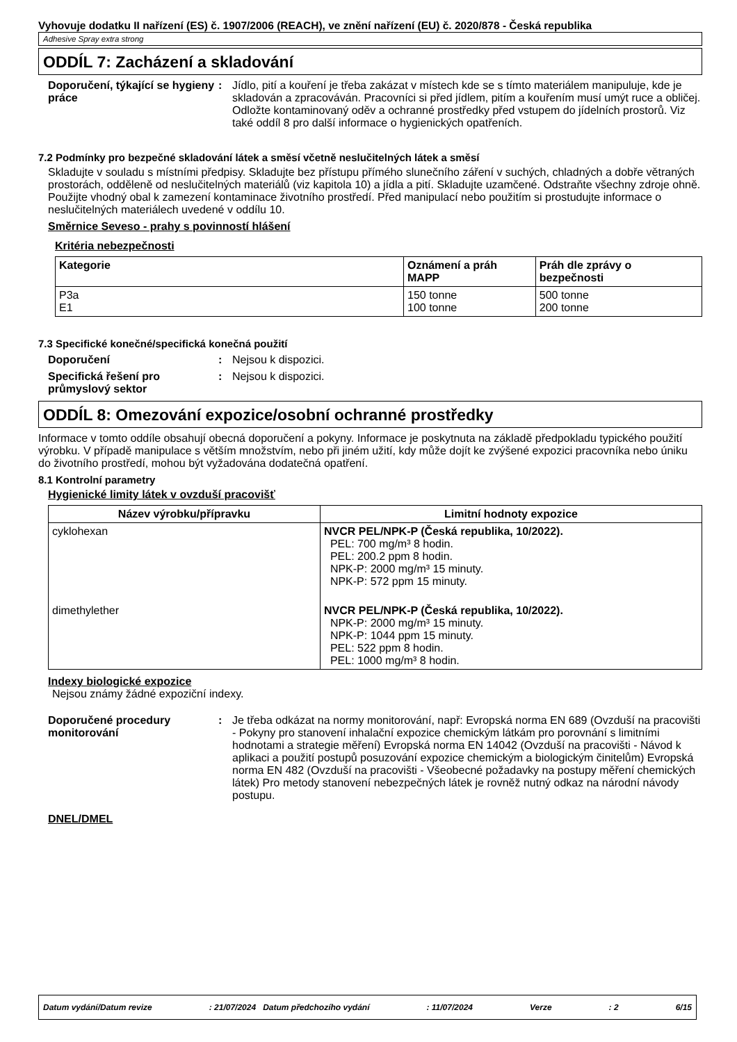Vyhovuje dodatku II nařízení (ES) č. 1907/2006 (REACH), ve znění nařízení (EU) č. 2020/878 - Česká republika
Adhesive Spray extra strong
ODDÍL 7: Zacházení a skladování
Doporučení, týkající se hygieny práce
: Jídlo, pití a kouření je třeba zakázat v místech kde se s tímto materiálem manipuluje, kde je skladován a zpracováván. Pracovníci si před jídlem, pitím a kouřením musí umýt ruce a obličej. Odložte kontaminovaný oděv a ochranné prostředky před vstupem do jídelních prostorů. Viz také oddíl 8 pro další informace o hygienických opatřeních.
7.2 Podmínky pro bezpečné skladování látek a směsí včetně neslučitelných látek a směsí
Skladujte v souladu s místními předpisy. Skladujte bez přístupu přímého slunečního záření v suchých, chladných a dobře větraných prostorách, odděleně od neslučitelných materiálů (viz kapitola 10) a jídla a pití. Skladujte uzamčené. Odstraňte všechny zdroje ohně. Použijte vhodný obal k zamezení kontaminace životního prostředí. Před manipulací nebo použitím si prostudujte informace o neslučitelných materiálech uvedené v oddílu 10.
Směrnice Seveso - prahy s povinností hlášení
Kritéria nebezpečnosti
| Kategorie | Oznámení a práh MAPP | Práh dle zprávy o bezpečnosti |
| --- | --- | --- |
| P3a E1 | 150 tonne 100 tonne | 500 tonne 200 tonne |
7.3 Specifické konečné/specifická konečná použití
Doporučení : Nejsou k dispozici.
Specifická řešení pro průmyslový sektor
: Nejsou k dispozici.
ODDÍL 8: Omezování expozice/osobní ochranné prostředky
Informace v tomto oddíle obsahují obecná doporučení a pokyny. Informace je poskytnuta na základě předpokladu typického použití výrobku. V případě manipulace s větším množstvím, nebo při jiném užití, kdy může dojít ke zvýšené expozici pracovníka nebo úniku do životního prostředí, mohou být vyžadována dodatečná opatření.
8.1 Kontrolní parametry
Hygienické limity látek v ovzduší pracovišť
| Název výrobku/přípravku | Limitní hodnoty expozice |
| --- | --- |
| cyklohexan | NVCR PEL/NPK-P (Česká republika, 10/2022). PEL: 700 mg/m³ 8 hodin. PEL: 200.2 ppm 8 hodin. NPK-P: 2000 mg/m³ 15 minuty. NPK-P: 572 ppm 15 minuty. |
| dimethylether | NVCR PEL/NPK-P (Česká republika, 10/2022). NPK-P: 2000 mg/m³ 15 minuty. NPK-P: 1044 ppm 15 minuty. PEL: 522 ppm 8 hodin. PEL: 1000 mg/m³ 8 hodin. |
Indexy biologické expozice
Nejsou známy žádné expoziční indexy.
Doporučené procedury monitorování
: Je třeba odkázat na normy monitorování, např: Evropská norma EN 689 (Ovzduší na pracovišti - Pokyny pro stanovení inhalační expozice chemickým látkám pro porovnání s limitními hodnotami a strategie měření) Evropská norma EN 14042 (Ovzduší na pracovišti - Návod k aplikaci a použití postupů posuzování expozice chemickým a biologickým činitelům) Evropská norma EN 482 (Ovzduší na pracovišti - Všeobecné požadavky na postupy měření chemických látek) Pro metody stanovení nebezpečných látek je rovněž nutný odkaz na národní návody postupu.
DNEL/DMEL
Datum vydání/Datum revize: 21/07/2024 Datum předchozího vydání: 11/07/2024 Verze: 2 6/15